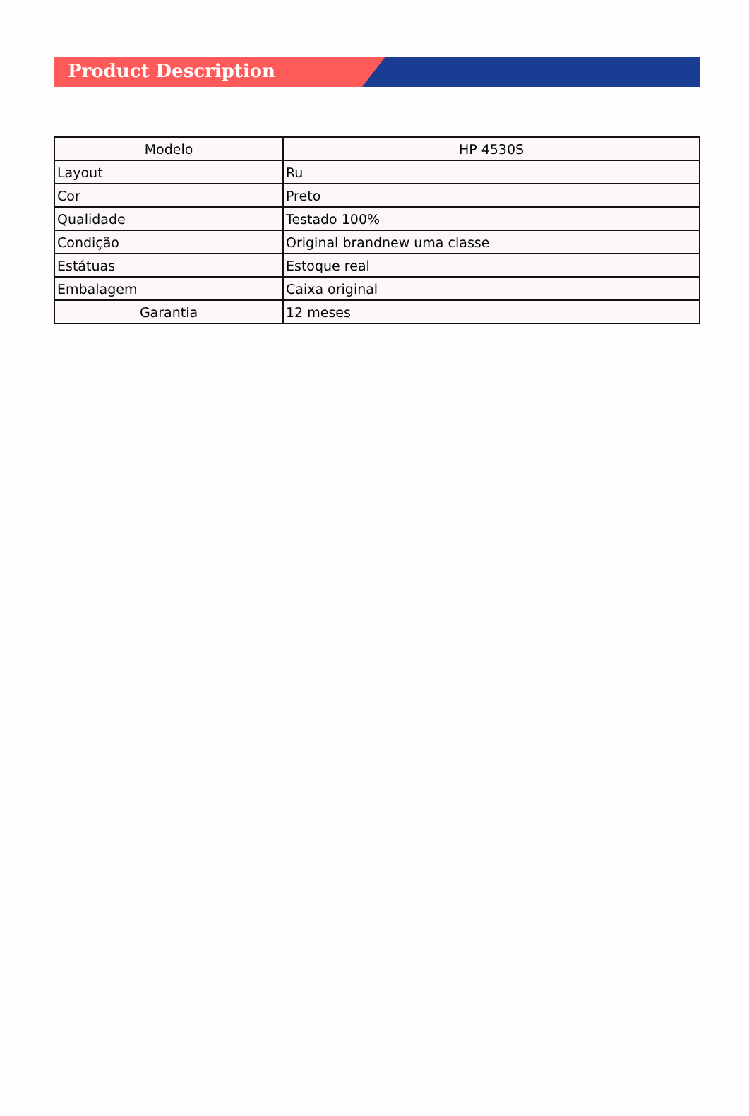Product Description
| Modelo | HP 4530S |
| Layout | Ru |
| Cor | Preto |
| Qualidade | Testado 100% |
| Condição | Original brandnew uma classe |
| Estátuas | Estoque real |
| Embalagem | Caixa original |
| Garantia | 12 meses |